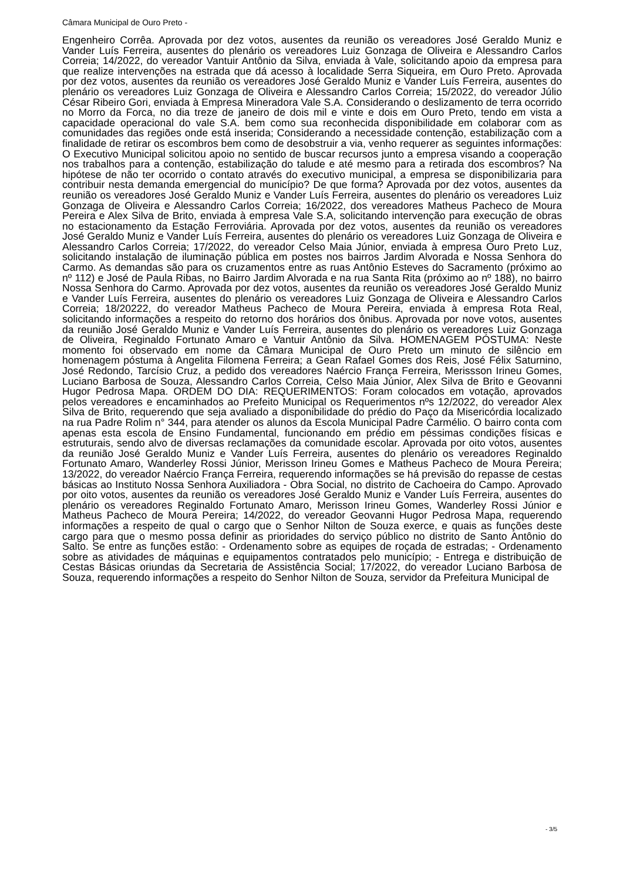Câmara Municipal de Ouro Preto -
Engenheiro Corrêa. Aprovada por dez votos, ausentes da reunião os vereadores José Geraldo Muniz e Vander Luís Ferreira, ausentes do plenário os vereadores Luiz Gonzaga de Oliveira e Alessandro Carlos Correia; 14/2022, do vereador Vantuir Antônio da Silva, enviada à Vale, solicitando apoio da empresa para que realize intervenções na estrada que dá acesso à localidade Serra Siqueira, em Ouro Preto. Aprovada por dez votos, ausentes da reunião os vereadores José Geraldo Muniz e Vander Luís Ferreira, ausentes do plenário os vereadores Luiz Gonzaga de Oliveira e Alessandro Carlos Correia; 15/2022, do vereador Júlio César Ribeiro Gori, enviada à Empresa Mineradora Vale S.A. Considerando o deslizamento de terra ocorrido no Morro da Forca, no dia treze de janeiro de dois mil e vinte e dois em Ouro Preto, tendo em vista a capacidade operacional do vale S.A. bem como sua reconhecida disponibilidade em colaborar com as comunidades das regiões onde está inserida; Considerando a necessidade contenção, estabilização com a finalidade de retirar os escombros bem como de desobstruir a via, venho requerer as seguintes informações: O Executivo Municipal solicitou apoio no sentido de buscar recursos junto a empresa visando a cooperação nos trabalhos para a contenção, estabilização do talude e até mesmo para a retirada dos escombros? Na hipótese de não ter ocorrido o contato através do executivo municipal, a empresa se disponibilizaria para contribuir nesta demanda emergencial do município? De que forma? Aprovada por dez votos, ausentes da reunião os vereadores José Geraldo Muniz e Vander Luís Ferreira, ausentes do plenário os vereadores Luiz Gonzaga de Oliveira e Alessandro Carlos Correia; 16/2022, dos vereadores Matheus Pacheco de Moura Pereira e Alex Silva de Brito, enviada à empresa Vale S.A, solicitando intervenção para execução de obras no estacionamento da Estação Ferroviária. Aprovada por dez votos, ausentes da reunião os vereadores José Geraldo Muniz e Vander Luís Ferreira, ausentes do plenário os vereadores Luiz Gonzaga de Oliveira e Alessandro Carlos Correia; 17/2022, do vereador Celso Maia Júnior, enviada à empresa Ouro Preto Luz, solicitando instalação de iluminação pública em postes nos bairros Jardim Alvorada e Nossa Senhora do Carmo. As demandas são para os cruzamentos entre as ruas Antônio Esteves do Sacramento (próximo ao nº 112) e José de Paula Ribas, no Bairro Jardim Alvorada e na rua Santa Rita (próximo ao nº 188), no bairro Nossa Senhora do Carmo. Aprovada por dez votos, ausentes da reunião os vereadores José Geraldo Muniz e Vander Luís Ferreira, ausentes do plenário os vereadores Luiz Gonzaga de Oliveira e Alessandro Carlos Correia; 18/20222, do vereador Matheus Pacheco de Moura Pereira, enviada à empresa Rota Real, solicitando informações a respeito do retorno dos horários dos ônibus. Aprovada por nove votos, ausentes da reunião José Geraldo Muniz e Vander Luís Ferreira, ausentes do plenário os vereadores Luiz Gonzaga de Oliveira, Reginaldo Fortunato Amaro e Vantuir Antônio da Silva. HOMENAGEM PÓSTUMA: Neste momento foi observado em nome da Câmara Municipal de Ouro Preto um minuto de silêncio em homenagem póstuma à Angelita Filomena Ferreira; a Gean Rafael Gomes dos Reis, José Félix Saturnino, José Redondo, Tarcísio Cruz, a pedido dos vereadores Naércio França Ferreira, Merissson Irineu Gomes, Luciano Barbosa de Souza, Alessandro Carlos Correia, Celso Maia Júnior, Alex Silva de Brito e Geovanni Hugor Pedrosa Mapa. ORDEM DO DIA: REQUERIMENTOS: Foram colocados em votação, aprovados pelos vereadores e encaminhados ao Prefeito Municipal os Requerimentos nºs 12/2022, do vereador Alex Silva de Brito, requerendo que seja avaliado a disponibilidade do prédio do Paço da Misericórdia localizado na rua Padre Rolim n° 344, para atender os alunos da Escola Municipal Padre Carmélio. O bairro conta com apenas esta escola de Ensino Fundamental, funcionando em prédio em péssimas condições físicas e estruturais, sendo alvo de diversas reclamações da comunidade escolar. Aprovada por oito votos, ausentes da reunião José Geraldo Muniz e Vander Luís Ferreira, ausentes do plenário os vereadores Reginaldo Fortunato Amaro, Wanderley Rossi Júnior, Merisson Irineu Gomes e Matheus Pacheco de Moura Pereira; 13/2022, do vereador Naércio França Ferreira, requerendo informações se há previsão do repasse de cestas básicas ao Instituto Nossa Senhora Auxiliadora - Obra Social, no distrito de Cachoeira do Campo. Aprovado por oito votos, ausentes da reunião os vereadores José Geraldo Muniz e Vander Luís Ferreira, ausentes do plenário os vereadores Reginaldo Fortunato Amaro, Merisson Irineu Gomes, Wanderley Rossi Júnior e Matheus Pacheco de Moura Pereira; 14/2022, do vereador Geovanni Hugor Pedrosa Mapa, requerendo informações a respeito de qual o cargo que o Senhor Nilton de Souza exerce, e quais as funções deste cargo para que o mesmo possa definir as prioridades do serviço público no distrito de Santo Antônio do Salto. Se entre as funções estão: - Ordenamento sobre as equipes de roçada de estradas; - Ordenamento sobre as atividades de máquinas e equipamentos contratados pelo município; - Entrega e distribuição de Cestas Básicas oriundas da Secretaria de Assistência Social; 17/2022, do vereador Luciano Barbosa de Souza, requerendo informações a respeito do Senhor Nilton de Souza, servidor da Prefeitura Municipal de
- 3/5